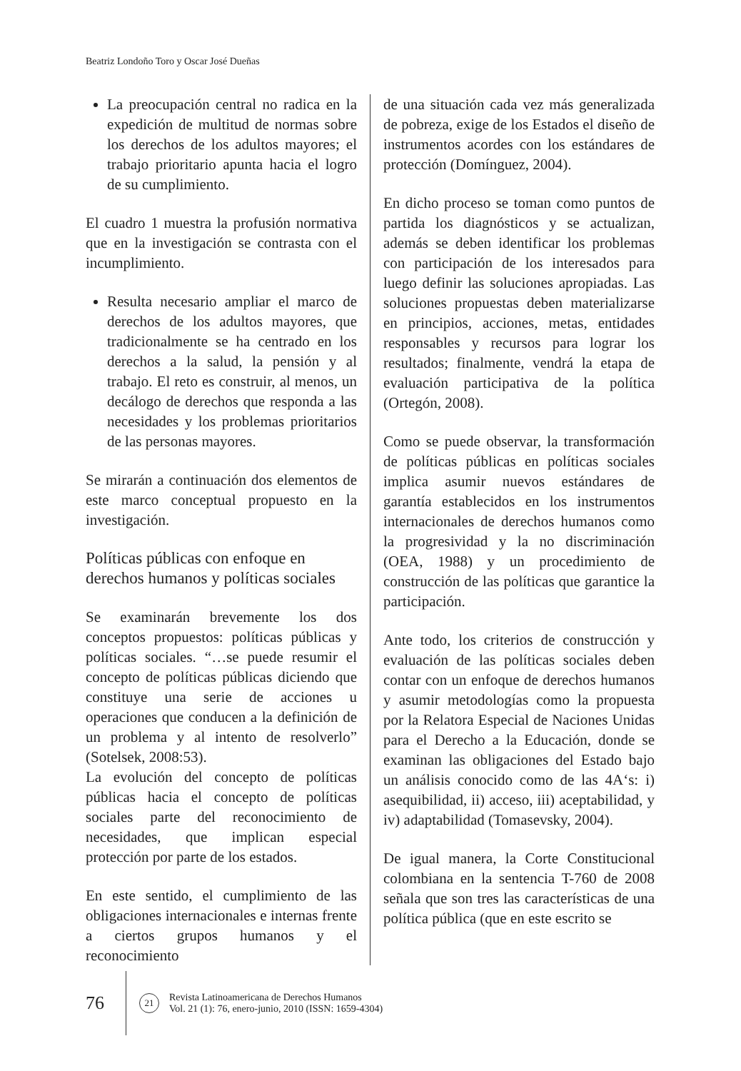Beatriz Londoño Toro y Oscar José Dueñas
La preocupación central no radica en la expedición de multitud de normas sobre los derechos de los adultos mayores; el trabajo prioritario apunta hacia el logro de su cumplimiento.
El cuadro 1 muestra la profusión normativa que en la investigación se contrasta con el incumplimiento.
Resulta necesario ampliar el marco de derechos de los adultos mayores, que tradicionalmente se ha centrado en los derechos a la salud, la pensión y al trabajo. El reto es construir, al menos, un decálogo de derechos que responda a las necesidades y los problemas prioritarios de las personas mayores.
Se mirarán a continuación dos elementos de este marco conceptual propuesto en la investigación.
Políticas públicas con enfoque en derechos humanos y políticas sociales
Se examinarán brevemente los dos conceptos propuestos: políticas públicas y políticas sociales. “…se puede resumir el concepto de políticas públicas diciendo que constituye una serie de acciones u operaciones que conducen a la definición de un problema y al intento de resolverlo” (Sotelsek, 2008:53).
La evolución del concepto de políticas públicas hacia el concepto de políticas sociales parte del reconocimiento de necesidades, que implican especial protección por parte de los estados.
En este sentido, el cumplimiento de las obligaciones internacionales e internas frente a ciertos grupos humanos y el reconocimiento
de una situación cada vez más generalizada de pobreza, exige de los Estados el diseño de instrumentos acordes con los estándares de protección (Domínguez, 2004).
En dicho proceso se toman como puntos de partida los diagnósticos y se actualizan, además se deben identificar los problemas con participación de los interesados para luego definir las soluciones apropiadas. Las soluciones propuestas deben materializarse en principios, acciones, metas, entidades responsables y recursos para lograr los resultados; finalmente, vendrá la etapa de evaluación participativa de la política (Ortegón, 2008).
Como se puede observar, la transformación de políticas públicas en políticas sociales implica asumir nuevos estándares de garantía establecidos en los instrumentos internacionales de derechos humanos como la progresividad y la no discriminación (OEA, 1988) y un procedimiento de construcción de las políticas que garantice la participación.
Ante todo, los criterios de construcción y evaluación de las políticas sociales deben contar con un enfoque de derechos humanos y asumir metodologías como la propuesta por la Relatora Especial de Naciones Unidas para el Derecho a la Educación, donde se examinan las obligaciones del Estado bajo un análisis conocido como de las 4A‘s: i) asequibilidad, ii) acceso, iii) aceptabilidad, y iv) adaptabilidad (Tomasevsky, 2004).
De igual manera, la Corte Constitucional colombiana en la sentencia T-760 de 2008 señala que son tres las características de una política pública (que en este escrito se
76
21
Revista Latinoamericana de Derechos Humanos
Vol. 21 (1): 76, enero-junio, 2010 (ISSN: 1659-4304)